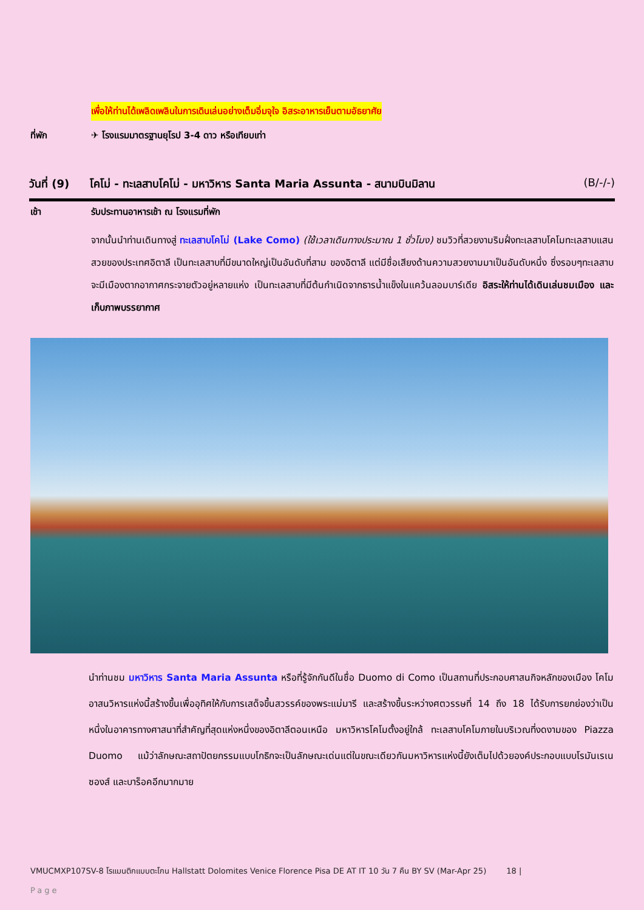เพื่อให้ท่านได้เพลิดเพลินในการเดินเล่นอย่างเต็มอิ่มจุใจ อิสระอาหารเย็นตามอัธยาศัย
ที่พัก ✈ โรงแรมมาตรฐานยุโรป 3-4 ดาว หรือเทียบเท่า
วันที่ (9)
โคโม่ - ทะเลสาบโคโม่ - มหาวิหาร Santa Maria Assunta - สนามบินมิลาน (B/-/-)
เช้า รับประทานอาหารเช้า ณ โรงแรมที่พัก
จากนั้นนำท่านเดินทางสู่ ทะเลสาบโคโม่ (Lake Como) (ใช้เวลาเดินทางประมาณ 1 ชั่วโมง) ชมวิวที่สวยงามริมฝั่งทะเลสาบโคโมทะเลสาบแสนสวยของประเทศอิตาลี เป็นทะเลสาบที่มีขนาดใหญ่เป็นอันดับที่สาม ของอิตาลี แต่มีชื่อเสียงด้านความสวยงามมาเป็นอันดับหนึ่ง ซึ่งรอบๆทะเลสาบจะมีเมืองตากอากาศกระจายตัวอยู่หลายแห่ง เป็นทะเลสาบที่มีต้นกำเนิดจากธารน้ำแข็งในแคว้นลอมบาร์เดีย อิสระให้ท่านได้เดินเล่นชมเมือง และเก็บภาพบรรยากาศ
นำท่านชม มหาวิหาร Santa Maria Assunta หรือที่รู้จักกันดีในชื่อ Duomo di Como เป็นสถานที่ประกอบศาสนกิจหลักของเมือง โคโม อาสนวิหารแห่งนี้สร้างขึ้นเพื่ออุทิศให้กับการเสด็จขึ้นสวรรค์ของพระแม่มารี และสร้างขึ้นระหว่างศตวรรษที่ 14 ถึง 18 ได้รับการยกย่องว่าเป็นหนึ่งในอาคารทางศาสนาที่สำคัญที่สุดแห่งหนึ่งของอิตาลีตอนเหนือ มหาวิหารโคโมตั้งอยู่ใกล้ ทะเลสาบโคโมภายในบริเวณที่งดงามของ Piazza Duomo แม้ว่าลักษณะสถาปัตยกรรมแบบโกธิกจะเป็นลักษณะเด่นแต่ในขณะเดียวกันมหาวิหารแห่งนี้ยังเต็มไปด้วยองค์ประกอบแบบโรมันเรเนซองส์ และบาร็อคอีกมากมาย
VMUCMXP107SV-8 โรแมนติกแบบตะโกน Hallstatt Dolomites Venice Florence Pisa DE AT IT 10 วัน 7 คืน BY SV (Mar-Apr 25) 18 |
Page